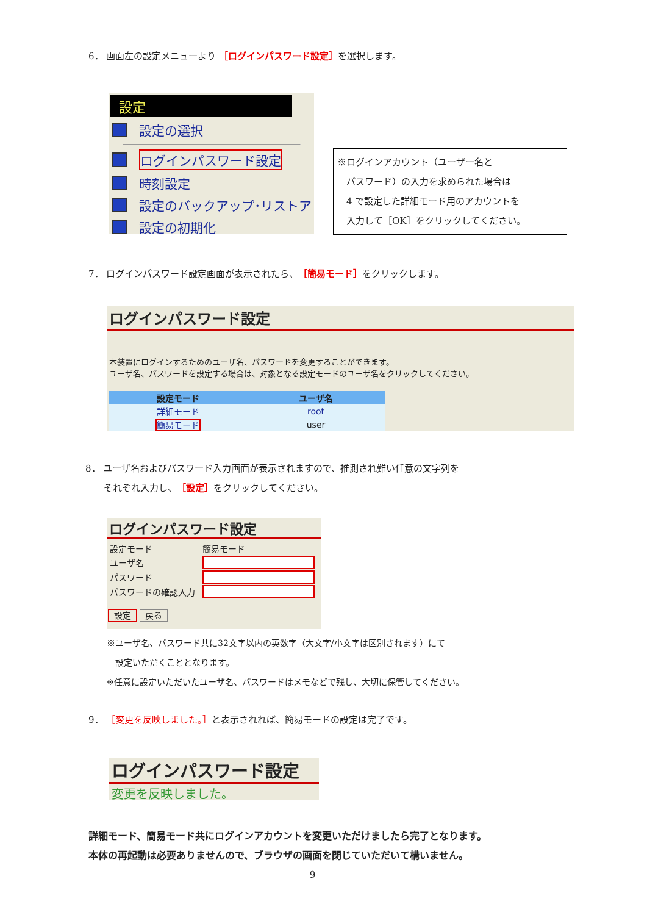6． 画面左の設定メニューより ［ログインパスワード設定］を選択します。
設定
設定の選択
ログインパスワード設定
時刻設定
設定のバックアップ･リストア
設定の初期化
※ログインアカウント（ユーザー名と
　パスワード）の入力を求められた場合は
　4 で設定した詳細モード用のアカウントを
　入力して［OK］をクリックしてください。
7． ログインパスワード設定画面が表示されたら、［簡易モード］をクリックします。
ログインパスワード設定
本装置にログインするためのユーザ名、パスワードを変更することができます。
ユーザ名、パスワードを設定する場合は、対象となる設定モードのユーザ名をクリックしてください。
| 設定モード | ユーザ名 |
| --- | --- |
| 詳細モード | root |
| 簡易モード | user |
8． ユーザ名およびパスワード入力画面が表示されますので、推測され難い任意の文字列を
　　それぞれ入力し、［設定］をクリックしてください。
ログインパスワード設定
| 設定モード | 簡易モード |
| ユーザ名 | |
| パスワード | |
| パスワードの確認入力 | |
設定 戻る
※ユーザ名、パスワード共に32文字以内の英数字（大文字/小文字は区別されます）にて
　設定いただくこととなります。
※任意に設定いただいたユーザ名、パスワードはメモなどで残し、大切に保管してください。
9． ［変更を反映しました。］と表示されれば、簡易モードの設定は完了です。
ログインパスワード設定
変更を反映しました。
詳細モード、簡易モード共にログインアカウントを変更いただけましたら完了となります。
本体の再起動は必要ありませんので、ブラウザの画面を閉じていただいて構いません。
9